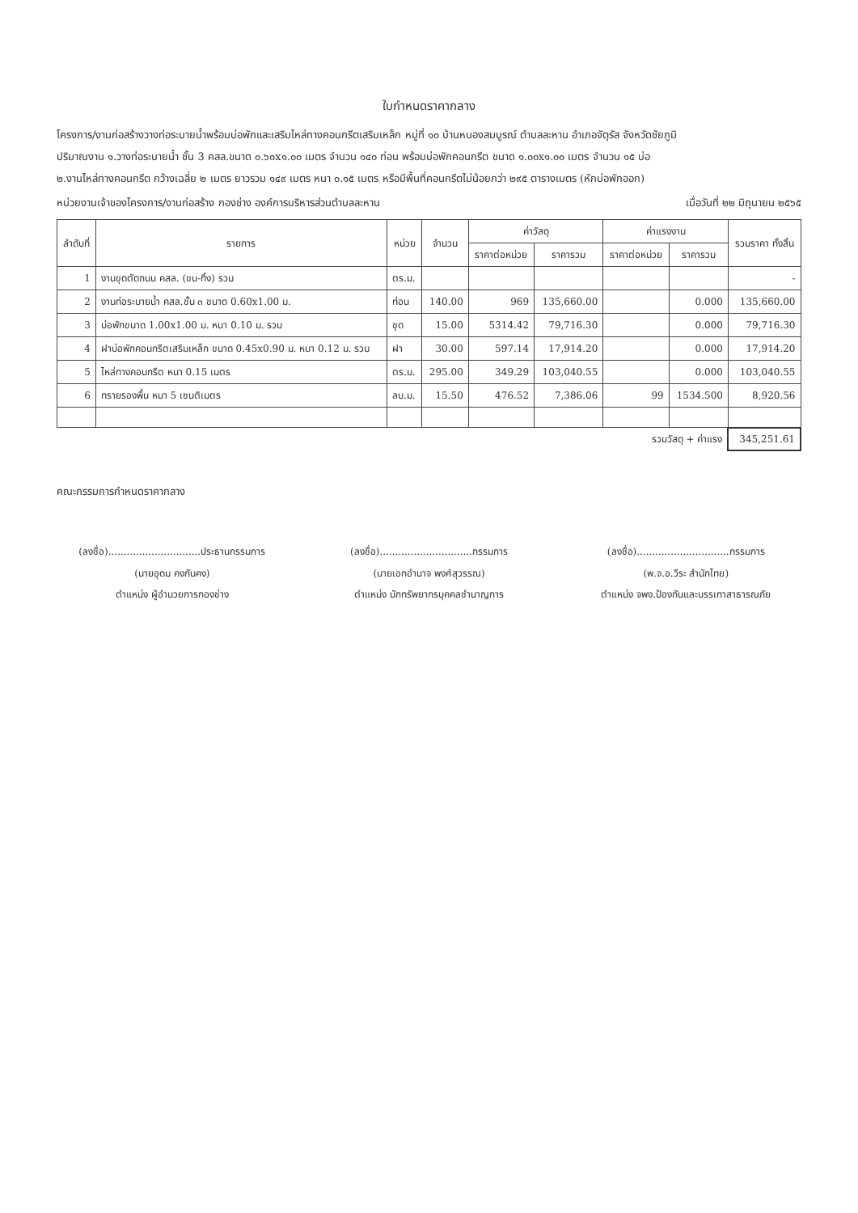ใบกำหนดราคากลาง
โครงการ/งานก่อสร้างวางท่อระบายน้ำพร้อมบ่อพักและเสริมไหล่ทางคอนกรีตเสริมเหล็ก หมู่ที่ ๑๐ บ้านหนองสมบูรณ์ ตำบลละหาน อำเภอจัตุรัส จังหวัดชัยภูมิ
ปริมาณงาน ๑.วางท่อระบายน้ำ ชั้น 3 คสล.ขนาด ๐.๖๐x๑.๐๐ เมตร จำนวน ๑๔๐ ท่อน พร้อมบ่อพักคอนกรีต ขนาด ๑.๐๐x๑.๐๐ เมตร จำนวน ๑๕ บ่อ
๒.งานไหล่ทางคอนกรีต กว้างเฉลี่ย ๒ เมตร ยาวรวม ๑๔๙ เมตร หนา ๐.๑๕ เมตร หรือมีพื้นที่คอนกรีตไม่น้อยกว่า ๒๙๕ ตารางเมตร (หักบ่อพักออก)
หน่วยงานเจ้าของโครงการ/งานก่อสร้าง กองช่าง องค์การบริหารส่วนตำบลละหาน เมื่อวันที่ ๒๒ มิถุนายน ๒๕๖๕
| ลำดับที่ | รายการ | หน่วย | จำนวน | ค่าวัสดุ | | ค่าแรงงาน | | รวมราคา ทั้งสิ้น |
| --- | --- | --- | --- | --- | --- | --- | --- | --- |
| | | | | ราคาต่อหน่วย | ราคารวม | ราคาต่อหน่วย | ราคารวม | |
| 1 | งานขุดตัดถนน คสล. (ขน-ทิ้ง) รวม | ตร.ม. | | | | | | - |
| 2 | งานท่อระบายน้ำ คสล.ชั้น ๓ ขนาด 0.60x1.00 ม. | ท่อน | 140.00 | 969 | 135,660.00 | | 0.000 | 135,660.00 |
| 3 | บ่อพักขนาด 1.00x1.00 ม. หนา 0.10 ม. รวม | ชุด | 15.00 | 5314.42 | 79,716.30 | | 0.000 | 79,716.30 |
| 4 | ฝาบ่อพักคอนกรีตเสริมเหล็ก ขนาด 0.45x0.90 ม. หนา 0.12 ม. รวม | ฝา | 30.00 | 597.14 | 17,914.20 | | 0.000 | 17,914.20 |
| 5 | ไหล่ทางคอนกรีต หนา 0.15 เมตร | ตร.ม. | 295.00 | 349.29 | 103,040.55 | | 0.000 | 103,040.55 |
| 6 | ทรายรองพื้น หนา 5 เซนติเมตร | ลบ.ม. | 15.50 | 476.52 | 7,386.06 | 99 | 1534.500 | 8,920.56 |
| รวมวัสดุ + ค่าแรง | | | | | | | | 345,251.61 |
คณะกรรมการกำหนดราคากลาง
(ลงชื่อ)..............................ประธานกรรมการ
(นายอุดม คงกันคง)
ตำแหน่ง ผู้อำนวยการกองช่าง
(ลงชื่อ)..............................กรรมการ
(นายเอกอำนาจ พงศ์สุวรรณ)
ตำแหน่ง นักทรัพยากรบุคคลชำนาญการ
(ลงชื่อ)..............................กรรมการ
(พ.จ.อ.วีระ สำนักไทย)
ตำแหน่ง จพง.ป้องกันและบรรเทาสาธารณภัย